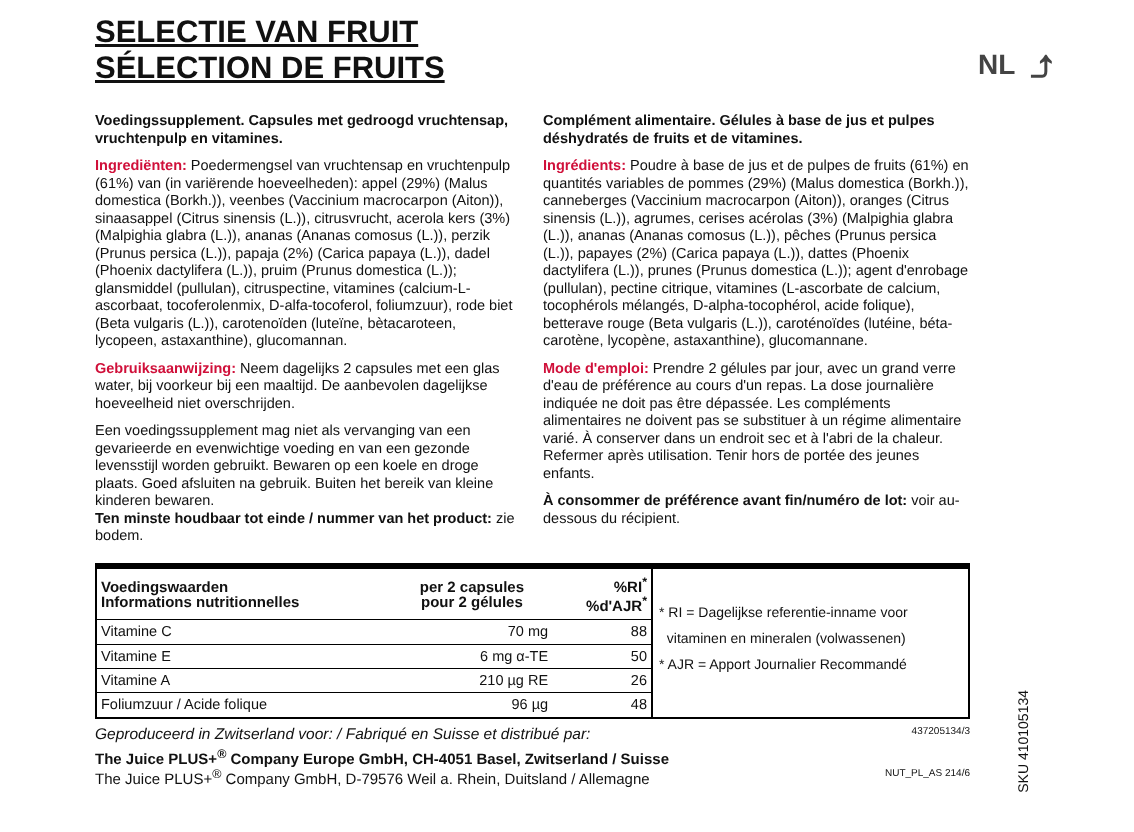NL ⤴
SELECTIE VAN FRUIT
SÉLECTION DE FRUITS
Voedingssupplement. Capsules met gedroogd vruchtensap, vruchtenpulp en vitamines.
Ingrediënten: Poedermengsel van vruchtensap en vruchtenpulp (61%) van (in variërende hoeveelheden): appel (29%) (Malus domestica (Borkh.)), veenbes (Vaccinium macrocarpon (Aiton)), sinaasappel (Citrus sinensis (L.)), citrusvrucht, acerola kers (3%) (Malpighia glabra (L.)), ananas (Ananas comosus (L.)), perzik (Prunus persica (L.)), papaja (2%) (Carica papaya (L.)), dadel (Phoenix dactylifera (L.)), pruim (Prunus domestica (L.)); glansmiddel (pullulan), citruspectine, vitamines (calcium-L-ascorbaat, tocoferolenmix, D-alfa-tocoferol, foliumzuur), rode biet (Beta vulgaris (L.)), carotenoïden (luteïne, bètacaroteen, lycopeen, astaxanthine), glucomannan.
Gebruiksaanwijzing: Neem dagelijks 2 capsules met een glas water, bij voorkeur bij een maaltijd. De aanbevolen dagelijkse hoeveelheid niet overschrijden.
Een voedingssupplement mag niet als vervanging van een gevarieerde en evenwichtige voeding en van een gezonde levensstijl worden gebruikt. Bewaren op een koele en droge plaats. Goed afsluiten na gebruik. Buiten het bereik van kleine kinderen bewaren.
Ten minste houdbaar tot einde / nummer van het product: zie bodem.
Complément alimentaire. Gélules à base de jus et pulpes déshydratés de fruits et de vitamines.
Ingrédients: Poudre à base de jus et de pulpes de fruits (61%) en quantités variables de pommes (29%) (Malus domestica (Borkh.)), canneberges (Vaccinium macrocarpon (Aiton)), oranges (Citrus sinensis (L.)), agrumes, cerises acérolas (3%) (Malpighia glabra (L.)), ananas (Ananas comosus (L.)), pêches (Prunus persica (L.)), papayes (2%) (Carica papaya (L.)), dattes (Phoenix dactylifera (L.)), prunes (Prunus domestica (L.)); agent d'enrobage (pullulan), pectine citrique, vitamines (L-ascorbate de calcium, tocophérols mélangés, D-alpha-tocophérol, acide folique), betterave rouge (Beta vulgaris (L.)), caroténoïdes (lutéine, béta-carotène, lycopène, astaxanthine), glucomannane.
Mode d'emploi: Prendre 2 gélules par jour, avec un grand verre d'eau de préférence au cours d'un repas. La dose journalière indiquée ne doit pas être dépassée. Les compléments alimentaires ne doivent pas se substituer à un régime alimentaire varié. À conserver dans un endroit sec et à l'abri de la chaleur. Refermer après utilisation. Tenir hors de portée des jeunes enfants.
À consommer de préférence avant fin/numéro de lot: voir au-dessous du récipient.
| Voedingswaarden Informations nutritionnelles | per 2 capsules pour 2 gélules | %RI<sup>*</sup> %d'AJR<sup>*</sup> |
| --- | --- | --- |
| Vitamine C | 70 mg | 88 |
| Vitamine E | 6 mg α-TE | 50 |
| Vitamine A | 210 µg RE | 26 |
| Foliumzuur / Acide folique | 96 µg | 48 |
* RI = Dagelijkse referentie-inname voor
vitaminen en mineralen (volwassenen)
* AJR = Apport Journalier Recommandé
Geproduceerd in Zwitserland voor: / Fabriqué en Suisse et distribué par: 437205134/3
The Juice PLUS+<sup>®</sup> Company Europe GmbH, CH-4051 Basel, Zwitserland / Suisse
The Juice PLUS+<sup>®</sup> Company GmbH, D-79576 Weil a. Rhein, Duitsland / Allemagne NUT_PL_AS 214/6
SKU 410105134